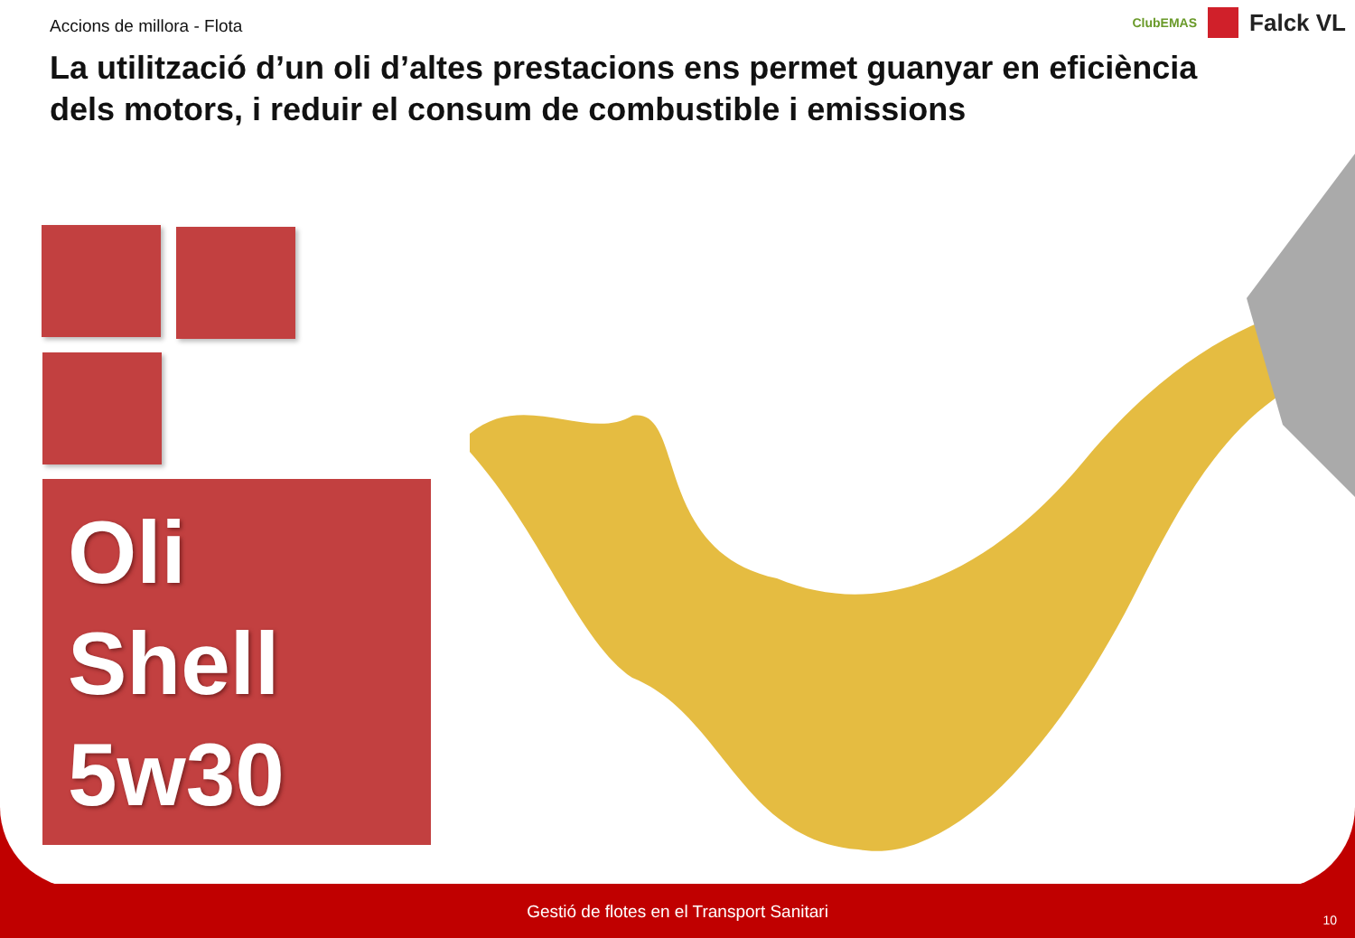Accions de millora - Flota
La utilització d’un oli d’altes prestacions ens permet guanyar en eficiència dels motors, i reduir el consum de combustible i emissions
ClubEMAS
Falck VL
Oli
Shell
5w30
Gestió de flotes en el Transport Sanitari 10